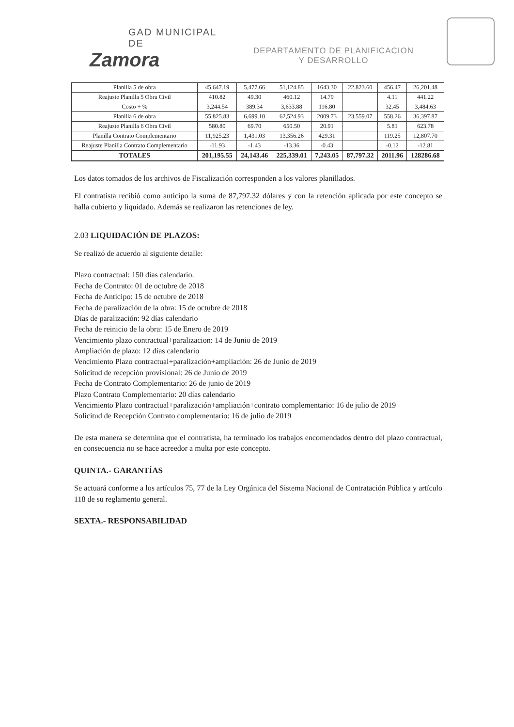GAD MUNICIPAL DE
Zamora
DEPARTAMENTO DE PLANIFICACION
Y DESARROLLO
| Planilla 5 de obra | 45,647.19 | 5,477.66 | 51,124.85 | 1643.30 | 22,823.60 | 456.47 | 26,201.48 |
| Reajuste Planilla 5 Obra Civil | 410.82 | 49.30 | 460.12 | 14.79 | | 4.11 | 441.22 |
| Costo + % | 3,244.54 | 389.34 | 3,633.88 | 116.80 | | 32.45 | 3,484.63 |
| Planilla 6 de obra | 55,825.83 | 6,699.10 | 62,524.93 | 2009.73 | 23,559.07 | 558.26 | 36,397.87 |
| Reajuste Planilla 6 Obra Civil | 580.80 | 69.70 | 650.50 | 20.91 | | 5.81 | 623.78 |
| Planilla Contrato Complementario | 11,925.23 | 1,431.03 | 13,356.26 | 429.31 | | 119.25 | 12,807.70 |
| Reajuste Planilla Contrato Complementario | -11.93 | -1.43 | -13.36 | -0.43 | | -0.12 | -12.81 |
| TOTALES | 201,195.55 | 24,143.46 | 225,339.01 | 7,243.05 | 87,797.32 | 2011.96 | 128286.68 |
Los datos tomados de los archivos de Fiscalización corresponden a los valores planillados.
El contratista recibió como anticipo la suma de 87,797.32 dólares y con la retención aplicada por este concepto se halla cubierto y liquidado. Además se realizaron las retenciones de ley.
2.03 LIQUIDACIÓN DE PLAZOS:
Se realizó de acuerdo al siguiente detalle:
Plazo contractual: 150 días calendario.
Fecha de Contrato: 01 de octubre de 2018
Fecha de Anticipo: 15 de octubre de 2018
Fecha de paralización de la obra: 15 de octubre de 2018
Días de paralización: 92 días calendario
Fecha de reinicio de la obra: 15 de Enero de 2019
Vencimiento plazo contractual+paralizacion: 14 de Junio de 2019
Ampliación de plazo: 12 días calendario
Vencimiento Plazo contractual+paralización+ampliación: 26 de Junio de 2019
Solicitud de recepción provisional: 26 de Junio de 2019
Fecha de Contrato Complementario: 26 de junio de 2019
Plazo Contrato Complementario: 20 días calendario
Vencimiento Plazo contractual+paralización+ampliación+contrato complementario: 16 de julio de 2019
Solicitud de Recepción Contrato complementario: 16 de julio de 2019
De esta manera se determina que el contratista, ha terminado los trabajos encomendados dentro del plazo contractual, en consecuencia no se hace acreedor a multa por este concepto.
QUINTA.- GARANTÍAS
Se actuará conforme a los artículos 75, 77 de la Ley Orgánica del Sistema Nacional de Contratación Pública y artículo 118 de su reglamento general.
SEXTA.- RESPONSABILIDAD